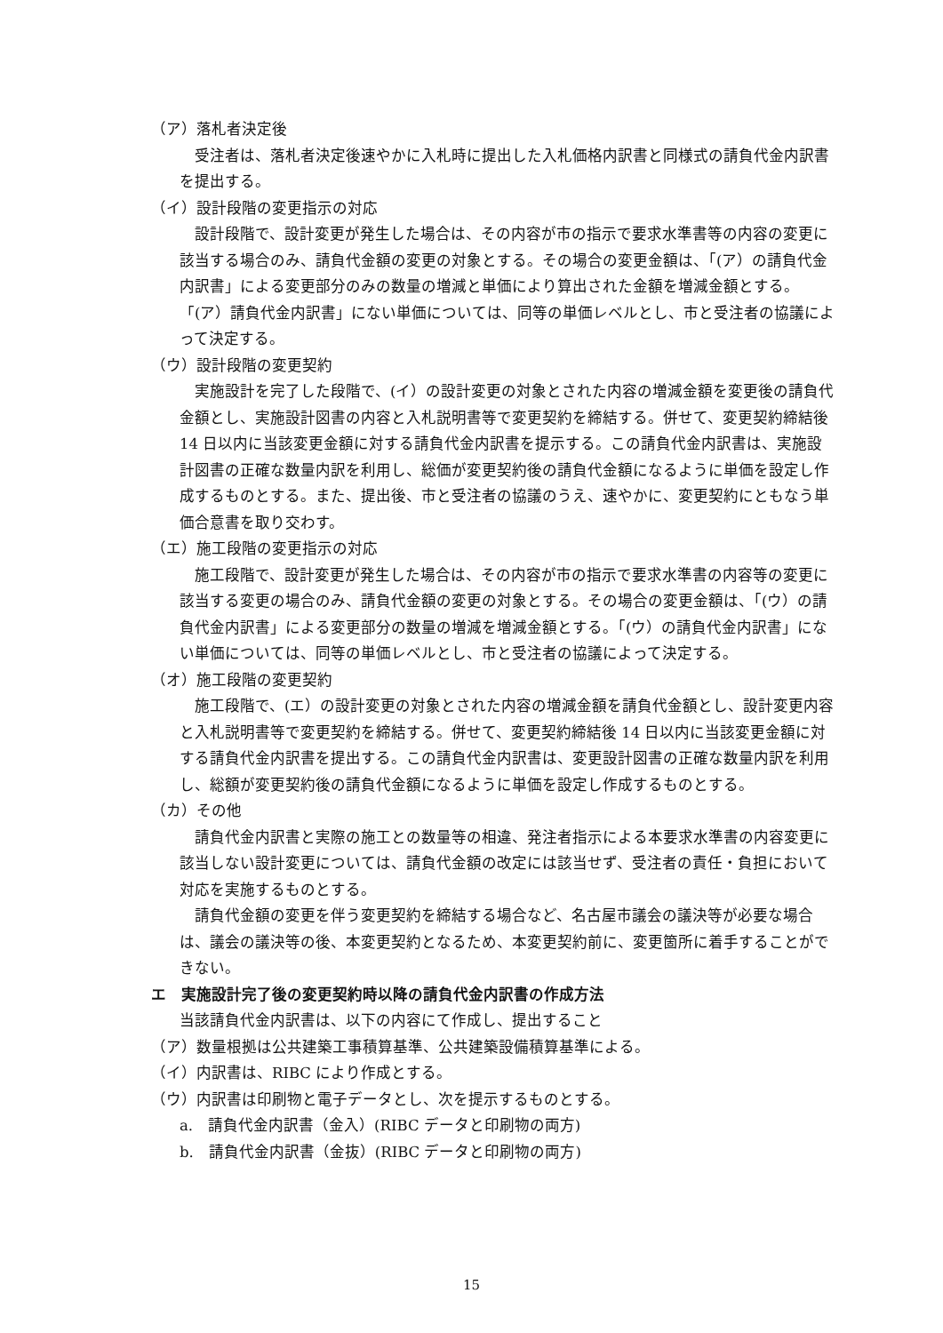（ア）落札者決定後
受注者は、落札者決定後速やかに入札時に提出した入札価格内訳書と同様式の請負代金内訳書を提出する。
（イ）設計段階の変更指示の対応
設計段階で、設計変更が発生した場合は、その内容が市の指示で要求水準書等の内容の変更に該当する場合のみ、請負代金額の変更の対象とする。その場合の変更金額は、「(ア）の請負代金内訳書」による変更部分のみの数量の増減と単価により算出された金額を増減金額とする。「(ア）請負代金内訳書」にない単価については、同等の単価レベルとし、市と受注者の協議によって決定する。
（ウ）設計段階の変更契約
実施設計を完了した段階で、(イ）の設計変更の対象とされた内容の増減金額を変更後の請負代金額とし、実施設計図書の内容と入札説明書等で変更契約を締結する。併せて、変更契約締結後 14 日以内に当該変更金額に対する請負代金内訳書を提示する。この請負代金内訳書は、実施設計図書の正確な数量内訳を利用し、総価が変更契約後の請負代金額になるように単価を設定し作成するものとする。また、提出後、市と受注者の協議のうえ、速やかに、変更契約にともなう単価合意書を取り交わす。
（エ）施工段階の変更指示の対応
施工段階で、設計変更が発生した場合は、その内容が市の指示で要求水準書の内容等の変更に該当する変更の場合のみ、請負代金額の変更の対象とする。その場合の変更金額は、「(ウ）の請負代金内訳書」による変更部分の数量の増減を増減金額とする。「(ウ）の請負代金内訳書」にない単価については、同等の単価レベルとし、市と受注者の協議によって決定する。
（オ）施工段階の変更契約
施工段階で、(エ）の設計変更の対象とされた内容の増減金額を請負代金額とし、設計変更内容と入札説明書等で変更契約を締結する。併せて、変更契約締結後 14 日以内に当該変更金額に対する請負代金内訳書を提出する。この請負代金内訳書は、変更設計図書の正確な数量内訳を利用し、総額が変更契約後の請負代金額になるように単価を設定し作成するものとする。
（カ）その他
請負代金内訳書と実際の施工との数量等の相違、発注者指示による本要求水準書の内容変更に該当しない設計変更については、請負代金額の改定には該当せず、受注者の責任・負担において対応を実施するものとする。
請負代金額の変更を伴う変更契約を締結する場合など、名古屋市議会の議決等が必要な場合は、議会の議決等の後、本変更契約となるため、本変更契約前に、変更箇所に着手することができない。
エ　実施設計完了後の変更契約時以降の請負代金内訳書の作成方法
当該請負代金内訳書は、以下の内容にて作成し、提出すること
（ア）数量根拠は公共建築工事積算基準、公共建築設備積算基準による。
（イ）内訳書は、RIBC により作成とする。
（ウ）内訳書は印刷物と電子データとし、次を提示するものとする。
a.　請負代金内訳書（金入）(RIBC データと印刷物の両方)
b.　請負代金内訳書（金抜）(RIBC データと印刷物の両方)
15